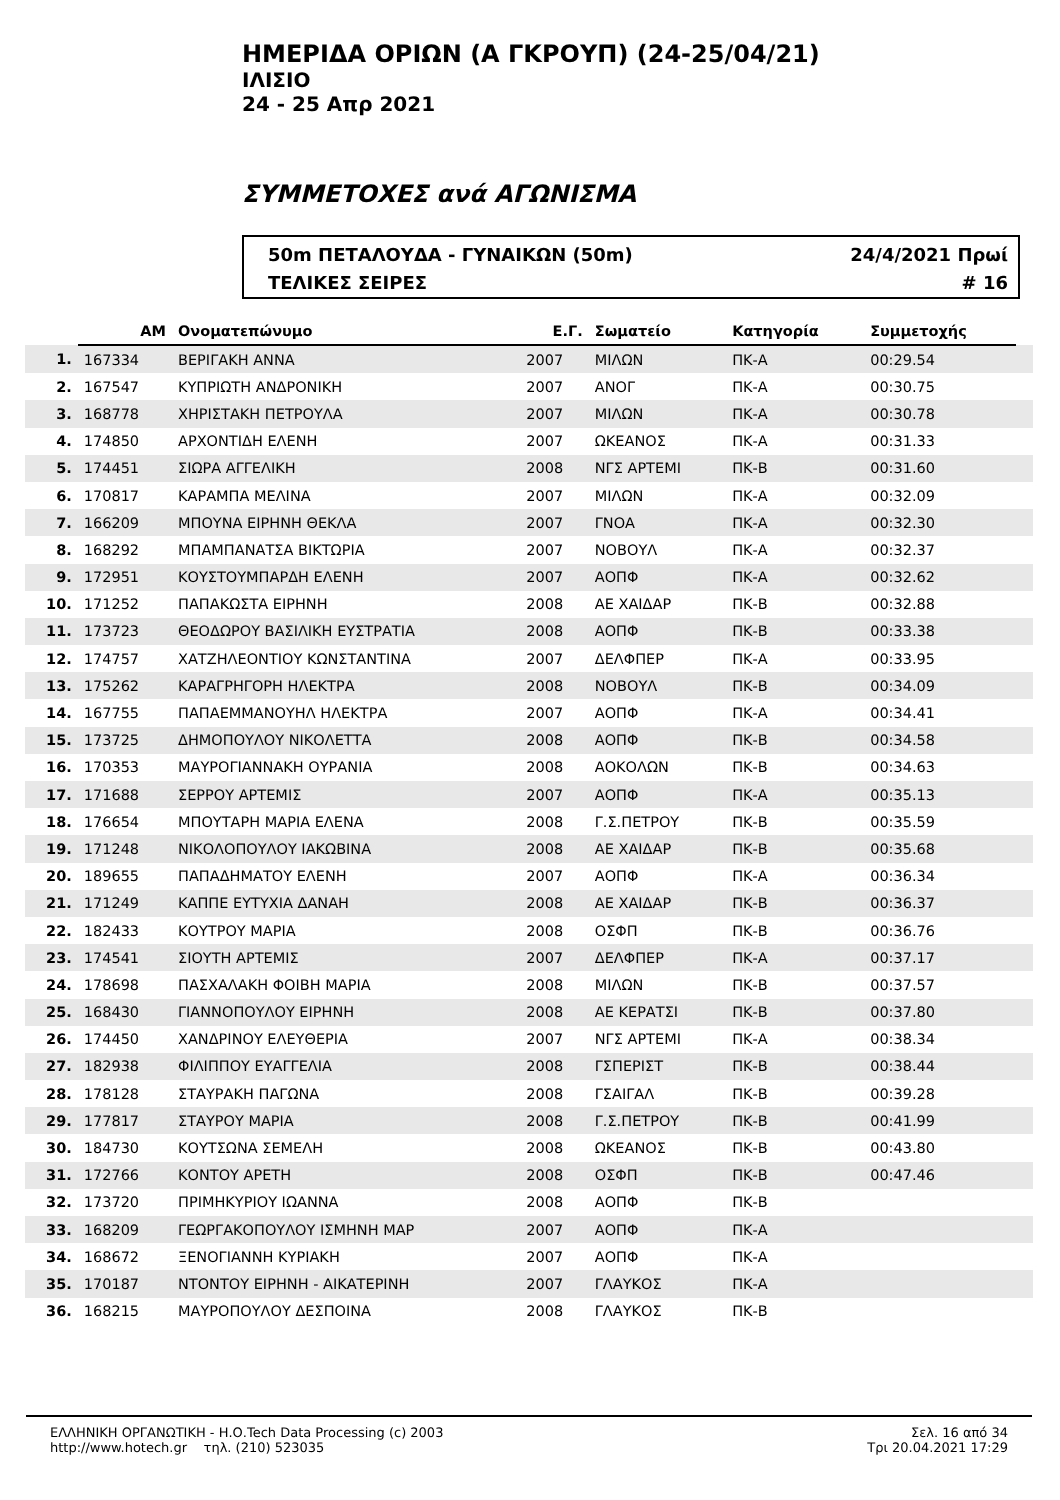ΗΜΕΡΙΔΑ ΟΡΙΩΝ (Α ΓΚΡΟΥΠ) (24-25/04/21)
ΙΛΙΣΙΟ
24 - 25 Απρ 2021
ΣΥΜΜΕΤΟΧΕΣ ανά ΑΓΩΝΙΣΜΑ
50m ΠΕΤΑΛΟΥΔΑ - ΓΥΝΑΙΚΩΝ (50m)
ΤΕΛΙΚΕΣ ΣΕΙΡΕΣ
24/4/2021 Πρωί
# 16
| | ΑΜ | Ονοματεπώνυμο | Ε.Γ. | Σωματείο | Κατηγορία | Συμμετοχής | |
| --- | --- | --- | --- | --- | --- | --- | --- |
| 1. | 167334 | ΒΕΡΙΓΑΚΗ ΑΝΝΑ | 2007 | ΜΙΛΩΝ | ΠΚ-Α | 00:29.54 | |
| 2. | 167547 | ΚΥΠΡΙΩΤΗ ΑΝΔΡΟΝΙΚΗ | 2007 | ΑΝΟΓ | ΠΚ-Α | 00:30.75 | |
| 3. | 168778 | ΧΗΡΙΣΤΑΚΗ ΠΕΤΡΟΥΛΑ | 2007 | ΜΙΛΩΝ | ΠΚ-Α | 00:30.78 | |
| 4. | 174850 | ΑΡΧΟΝΤΙΔΗ ΕΛΕΝΗ | 2007 | ΩΚΕΑΝΟΣ | ΠΚ-Α | 00:31.33 | |
| 5. | 174451 | ΣΙΩΡΑ ΑΓΓΕΛΙΚΗ | 2008 | ΝΓΣ ΑΡΤΕΜΙ | ΠΚ-Β | 00:31.60 | |
| 6. | 170817 | ΚΑΡΑΜΠΑ ΜΕΛΙΝΑ | 2007 | ΜΙΛΩΝ | ΠΚ-Α | 00:32.09 | |
| 7. | 166209 | ΜΠΟΥΝΑ ΕΙΡΗΝΗ ΘΕΚΛΑ | 2007 | ΓΝΟΑ | ΠΚ-Α | 00:32.30 | |
| 8. | 168292 | ΜΠΑΜΠΑΝΑΤΣΑ ΒΙΚΤΩΡΙΑ | 2007 | ΝΟΒΟΥΛ | ΠΚ-Α | 00:32.37 | |
| 9. | 172951 | ΚΟΥΣΤΟΥΜΠΑΡΔΗ ΕΛΕΝΗ | 2007 | ΑΟΠΦ | ΠΚ-Α | 00:32.62 | |
| 10. | 171252 | ΠΑΠΑΚΩΣΤΑ ΕΙΡΗΝΗ | 2008 | ΑΕ ΧΑΙΔΑΡ | ΠΚ-Β | 00:32.88 | |
| 11. | 173723 | ΘΕΟΔΩΡΟΥ ΒΑΣΙΛΙΚΗ ΕΥΣΤΡΑΤΙΑ | 2008 | ΑΟΠΦ | ΠΚ-Β | 00:33.38 | |
| 12. | 174757 | ΧΑΤΖΗΛΕΟΝΤΙΟΥ ΚΩΝΣΤΑΝΤΙΝΑ | 2007 | ΔΕΛΦΠΕΡ | ΠΚ-Α | 00:33.95 | |
| 13. | 175262 | ΚΑΡΑΓΡΗΓΟΡΗ ΗΛΕΚΤΡΑ | 2008 | ΝΟΒΟΥΛ | ΠΚ-Β | 00:34.09 | |
| 14. | 167755 | ΠΑΠΑΕΜΜΑΝΟΥΗΛ ΗΛΕΚΤΡΑ | 2007 | ΑΟΠΦ | ΠΚ-Α | 00:34.41 | |
| 15. | 173725 | ΔΗΜΟΠΟΥΛΟΥ ΝΙΚΟΛΕΤΤΑ | 2008 | ΑΟΠΦ | ΠΚ-Β | 00:34.58 | |
| 16. | 170353 | ΜΑΥΡΟΓΙΑΝΝΑΚΗ ΟΥΡΑΝΙΑ | 2008 | ΑΟΚΟΛΩΝ | ΠΚ-Β | 00:34.63 | |
| 17. | 171688 | ΣΕΡΡΟΥ ΑΡΤΕΜΙΣ | 2007 | ΑΟΠΦ | ΠΚ-Α | 00:35.13 | |
| 18. | 176654 | ΜΠΟΥΤΑΡΗ ΜΑΡΙΑ ΕΛΕΝΑ | 2008 | Γ.Σ.ΠΕΤΡΟΥ | ΠΚ-Β | 00:35.59 | |
| 19. | 171248 | ΝΙΚΟΛΟΠΟΥΛΟΥ ΙΑΚΩΒΙΝΑ | 2008 | ΑΕ ΧΑΙΔΑΡ | ΠΚ-Β | 00:35.68 | |
| 20. | 189655 | ΠΑΠΑΔΗΜΑΤΟΥ ΕΛΕΝΗ | 2007 | ΑΟΠΦ | ΠΚ-Α | 00:36.34 | |
| 21. | 171249 | ΚΑΠΠΕ ΕΥΤΥΧΙΑ ΔΑΝΑΗ | 2008 | ΑΕ ΧΑΙΔΑΡ | ΠΚ-Β | 00:36.37 | |
| 22. | 182433 | ΚΟΥΤΡΟΥ ΜΑΡΙΑ | 2008 | ΟΣΦΠ | ΠΚ-Β | 00:36.76 | |
| 23. | 174541 | ΣΙΟΥΤΗ ΑΡΤΕΜΙΣ | 2007 | ΔΕΛΦΠΕΡ | ΠΚ-Α | 00:37.17 | |
| 24. | 178698 | ΠΑΣΧΑΛΑΚΗ ΦΟΙΒΗ ΜΑΡΙΑ | 2008 | ΜΙΛΩΝ | ΠΚ-Β | 00:37.57 | |
| 25. | 168430 | ΓΙΑΝΝΟΠΟΥΛΟΥ ΕΙΡΗΝΗ | 2008 | ΑΕ ΚΕΡΑΤΣΙ | ΠΚ-Β | 00:37.80 | |
| 26. | 174450 | ΧΑΝΔΡΙΝΟΥ ΕΛΕΥΘΕΡΙΑ | 2007 | ΝΓΣ ΑΡΤΕΜΙ | ΠΚ-Α | 00:38.34 | |
| 27. | 182938 | ΦΙΛΙΠΠΟΥ ΕΥΑΓΓΕΛΙΑ | 2008 | ΓΣΠΕΡΙΣΤ | ΠΚ-Β | 00:38.44 | |
| 28. | 178128 | ΣΤΑΥΡΑΚΗ ΠΑΓΩΝΑ | 2008 | ΓΣΑΙΓΑΛ | ΠΚ-Β | 00:39.28 | |
| 29. | 177817 | ΣΤΑΥΡΟΥ ΜΑΡΙΑ | 2008 | Γ.Σ.ΠΕΤΡΟΥ | ΠΚ-Β | 00:41.99 | |
| 30. | 184730 | ΚΟΥΤΣΩΝΑ ΣΕΜΕΛΗ | 2008 | ΩΚΕΑΝΟΣ | ΠΚ-Β | 00:43.80 | |
| 31. | 172766 | ΚΟΝΤΟΥ ΑΡΕΤΗ | 2008 | ΟΣΦΠ | ΠΚ-Β | 00:47.46 | |
| 32. | 173720 | ΠΡΙΜΗΚΥΡΙΟΥ ΙΩΑΝΝΑ | 2008 | ΑΟΠΦ | ΠΚ-Β | | |
| 33. | 168209 | ΓΕΩΡΓΑΚΟΠΟΥΛΟΥ ΙΣΜΗΝΗ ΜΑΡ | 2007 | ΑΟΠΦ | ΠΚ-Α | | |
| 34. | 168672 | ΞΕΝΟΓΙΑΝΝΗ ΚΥΡΙΑΚΗ | 2007 | ΑΟΠΦ | ΠΚ-Α | | |
| 35. | 170187 | ΝΤΟΝΤΟΥ ΕΙΡΗΝΗ - ΑΙΚΑΤΕΡΙΝΗ | 2007 | ΓΛΑΥΚΟΣ | ΠΚ-Α | | |
| 36. | 168215 | ΜΑΥΡΟΠΟΥΛΟΥ ΔΕΣΠΟΙΝΑ | 2008 | ΓΛΑΥΚΟΣ | ΠΚ-Β | | |
ΕΛΛΗΝΙΚΗ ΟΡΓΑΝΩΤΙΚΗ - Η.Ο.Tech Data Processing (c) 2003
http://www.hotech.gr τηλ. (210) 523035
Σελ. 16 από 34
Τρι 20.04.2021 17:29